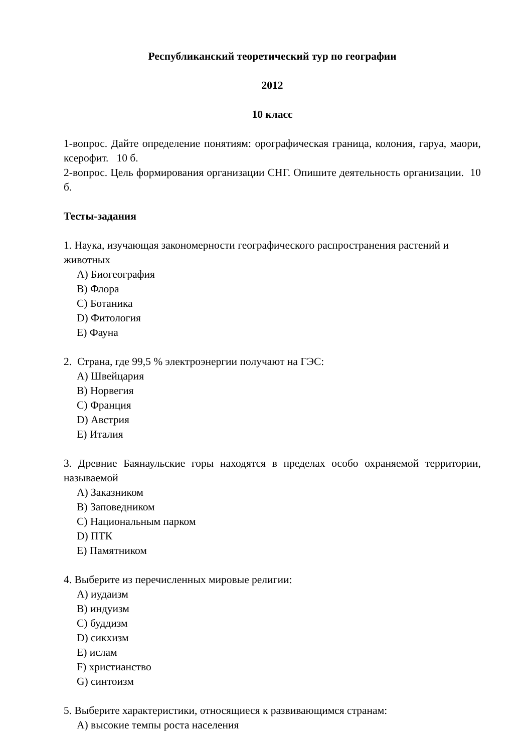Республиканский теоретический тур по географии
2012
10 класс
1-вопрос. Дайте определение понятиям: орографическая граница, колония, гаруа, маори, ксерофит. 10 б.
2-вопрос. Цель формирования организации СНГ. Опишите деятельность организации. 10 б.
Тесты-задания
1. Наука, изучающая закономерности географического распространения растений и животных
A) Биогеография
B) Флора
C) Ботаника
D) Фитология
E) Фауна
2. Страна, где 99,5 % электроэнергии получают на ГЭС:
A) Швейцария
B) Норвегия
C) Франция
D) Австрия
E) Италия
3. Древние Баянаульские горы находятся в пределах особо охраняемой территории, называемой
A) Заказником
B) Заповедником
C) Национальным парком
D) ПТК
E) Памятником
4. Выберите из перечисленных мировые религии:
A) иудаизм
B) индуизм
C) буддизм
D) сикхизм
E) ислам
F) христианство
G) синтоизм
5. Выберите характеристики, относящиеся к развивающимся странам:
A) высокие темпы роста населения